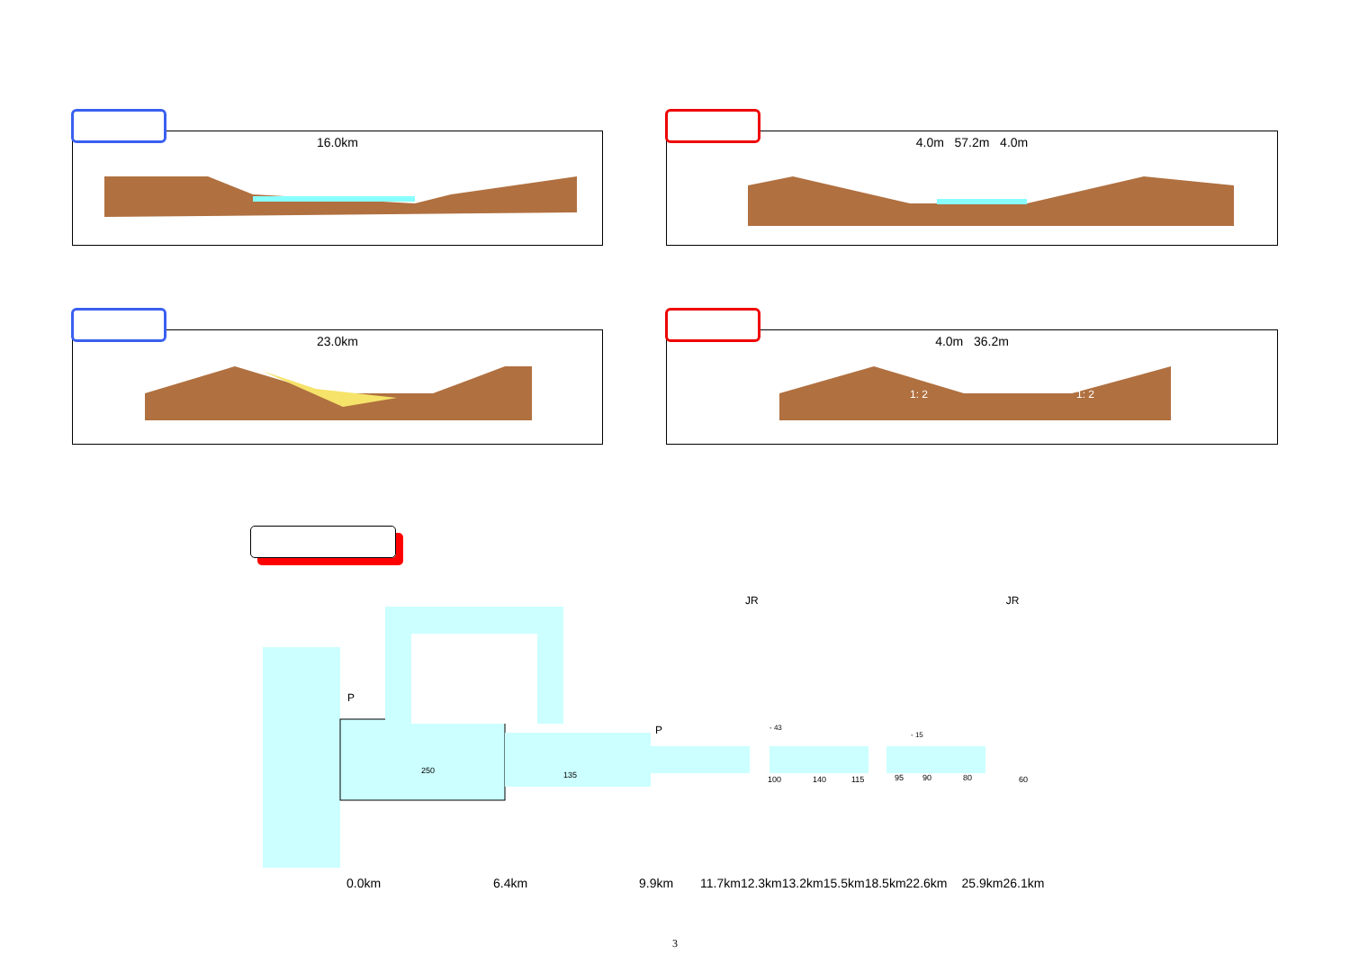16.0km 4.0m 57.2m 4.0m
23.0km 4.0m 36.2m
1: 2
1: 2
JR JR
250
135
100
140
115
95
90
80
60
- 43
- 15
P
P
0.0km 6.4km 9.9km 11.7km 12.3km 13.2km 15.5km 18.5km 22.6km 25.9km 26.1km
3